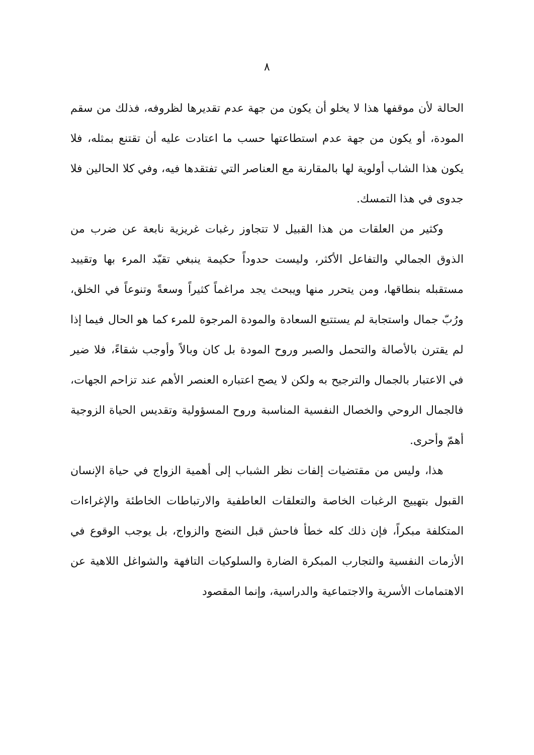٨
الحالة لأن موقفها هذا لا يخلو أن يكون من جهة عدم تقديرها لظروفه، فذلك من سقم المودة، أو يكون من جهة عدم استطاعتها حسب ما اعتادت عليه أن تقتنع بمثله، فلا يكون هذا الشاب أولوية لها بالمقارنة مع العناصر التي تفتقدها فيه، وفي كلا الحالين فلا جدوى في هذا التمسك.
وكثير من العلقات من هذا القبيل لا تتجاوز رغبات غريزية نابعة عن ضرب من الذوق الجمالي والتفاعل الأكثر، وليست حدوداً حكيمة ينبغي تقيّد المرء بها وتقييد مستقبله بنطاقها، ومن يتحرر منها ويبحث يجد مراغماً كثيراً وسعةً وتنوعاً في الخلق، ورُبّ جمال واستجابة لم يستتبع السعادة والمودة المرجوة للمرء كما هو الحال فيما إذا لم يقترن بالأصالة والتحمل والصبر وروح المودة بل كان وبالاً وأوجب شقاءً، فلا ضير في الاعتبار بالجمال والترجيح به ولكن لا يصح اعتباره العنصر الأهم عند تزاحم الجهات، فالجمال الروحي والخصال النفسية المناسبة وروح المسؤولية وتقديس الحياة الزوجية أهمّ وأحرى.
هذا، وليس من مقتضيات إلفات نظر الشباب إلى أهمية الزواج في حياة الإنسان القبول بتهييج الرغبات الخاصة والتعلقات العاطفية والارتباطات الخاطئة والإغراءات المتكلفة مبكراً، فإن ذلك كله خطأ فاحش قبل النضج والزواج، بل يوجب الوقوع في الأزمات النفسية والتجارب المبكرة الضارة والسلوكيات التافهة والشواغل اللاهية عن الاهتمامات الأسرية والاجتماعية والدراسية، وإنما المقصود